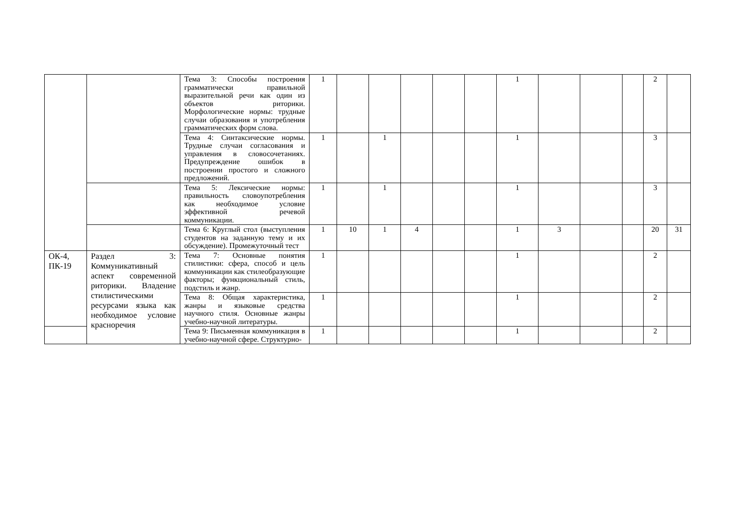| | | Тема 3: Способы построения грамматически правильной выразительной речи как один из объектов риторики. Морфологические нормы: трудные случаи образования и употребления грамматических форм слова. | 1 | | | | | | 1 | | | | 2 | |
| | | Тема 4: Синтаксические нормы. Трудные случаи согласования и управления в словосочетаниях. Предупреждение ошибок в построении простого и сложного предложений. | 1 | | 1 | | | | 1 | | | | 3 | |
| | | Тема 5: Лексические нормы: правильность словоупотребления как необходимое условие эффективной речевой коммуникации. | 1 | | 1 | | | | 1 | | | | 3 | |
| | | Тема 6: Круглый стол (выступления студентов на заданную тему и их обсуждение). Промежуточный тест | 1 | 10 | 1 | 4 | | | 1 | 3 | | | 20 | 31 |
| ОК-4, ПК-19 | Раздел 3: Коммуникативный аспект современной риторики. Владение стилистическими ресурсами языка как необходимое условие красноречия | Тема 7: Основные понятия стилистики: сфера, способ и цель коммуникации как стилеобразующие факторы; функциональный стиль, подстиль и жанр. | 1 | | | | | | 1 | | | | 2 | |
| | | Тема 8: Общая характеристика, жанры и языковые средства научного стиля. Основные жанры учебно-научной литературы. | 1 | | | | | | 1 | | | | 2 | |
| | | Тема 9: Письменная коммуникация в учебно-научной сфере. Структурно- | 1 | | | | | | 1 | | | | 2 | |